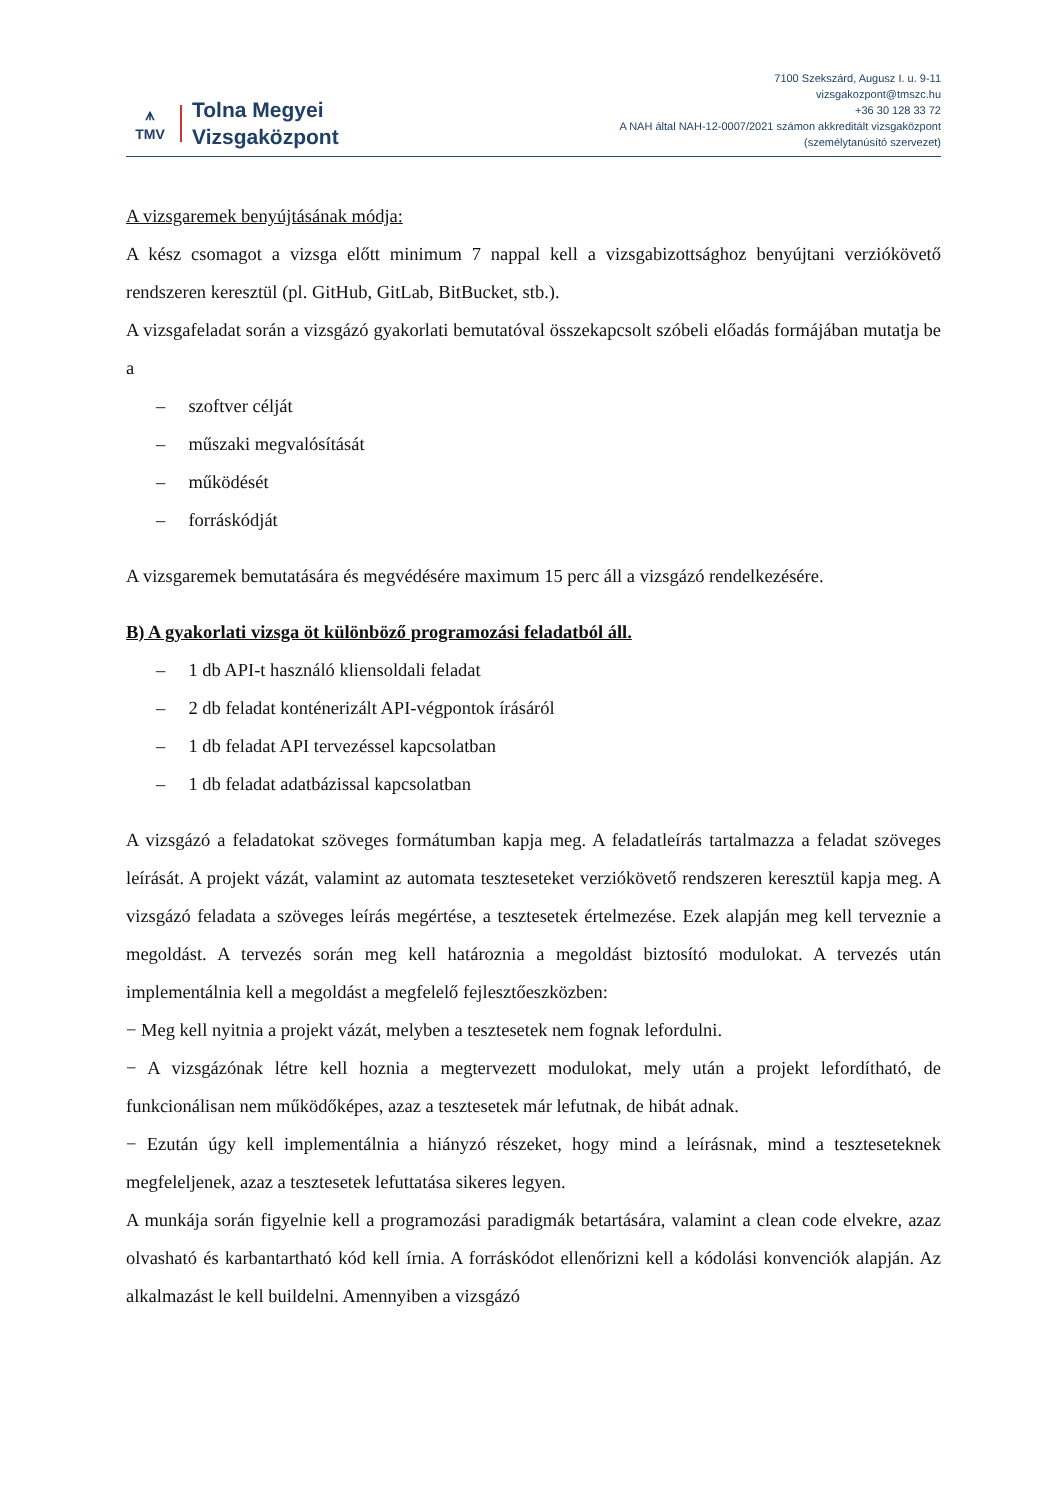⩚
TMV
Tolna Megyei
Vizsgaközpont
7100 Szekszárd, Augusz I. u. 9-11
vizsgakozpont@tmszc.hu
+36 30 128 33 72
A NAH által NAH-12-0007/2021 számon akkreditált vizsgaközpont
(személytanúsító szervezet)
A vizsgaremek benyújtásának módja:
A kész csomagot a vizsga előtt minimum 7 nappal kell a vizsgabizottsághoz benyújtani verziókövető rendszeren keresztül (pl. GitHub, GitLab, BitBucket, stb.).
A vizsgafeladat során a vizsgázó gyakorlati bemutatóval összekapcsolt szóbeli előadás formájában mutatja be a
– szoftver célját
– műszaki megvalósítását
– működését
– forráskódját
A vizsgaremek bemutatására és megvédésére maximum 15 perc áll a vizsgázó rendelkezésére.
B) A gyakorlati vizsga öt különböző programozási feladatból áll.
– 1 db API-t használó kliensoldali feladat
– 2 db feladat konténerizált API-végpontok írásáról
– 1 db feladat API tervezéssel kapcsolatban
– 1 db feladat adatbázissal kapcsolatban
A vizsgázó a feladatokat szöveges formátumban kapja meg. A feladatleírás tartalmazza a feladat szöveges leírását. A projekt vázát, valamint az automata teszteseteket verziókövető rendszeren keresztül kapja meg. A vizsgázó feladata a szöveges leírás megértése, a tesztesetek értelmezése. Ezek alapján meg kell terveznie a megoldást. A tervezés során meg kell határoznia a megoldást biztosító modulokat. A tervezés után implementálnia kell a megoldást a megfelelő fejlesztőeszközben:
− Meg kell nyitnia a projekt vázát, melyben a tesztesetek nem fognak lefordulni.
− A vizsgázónak létre kell hoznia a megtervezett modulokat, mely után a projekt lefordítható, de funkcionálisan nem működőképes, azaz a tesztesetek már lefutnak, de hibát adnak.
− Ezután úgy kell implementálnia a hiányzó részeket, hogy mind a leírásnak, mind a teszteseteknek megfeleljenek, azaz a tesztesetek lefuttatása sikeres legyen.
A munkája során figyelnie kell a programozási paradigmák betartására, valamint a clean code elvekre, azaz olvasható és karbantartható kód kell írnia. A forráskódot ellenőrizni kell a kódolási konvenciók alapján. Az alkalmazást le kell buildelni. Amennyiben a vizsgázó